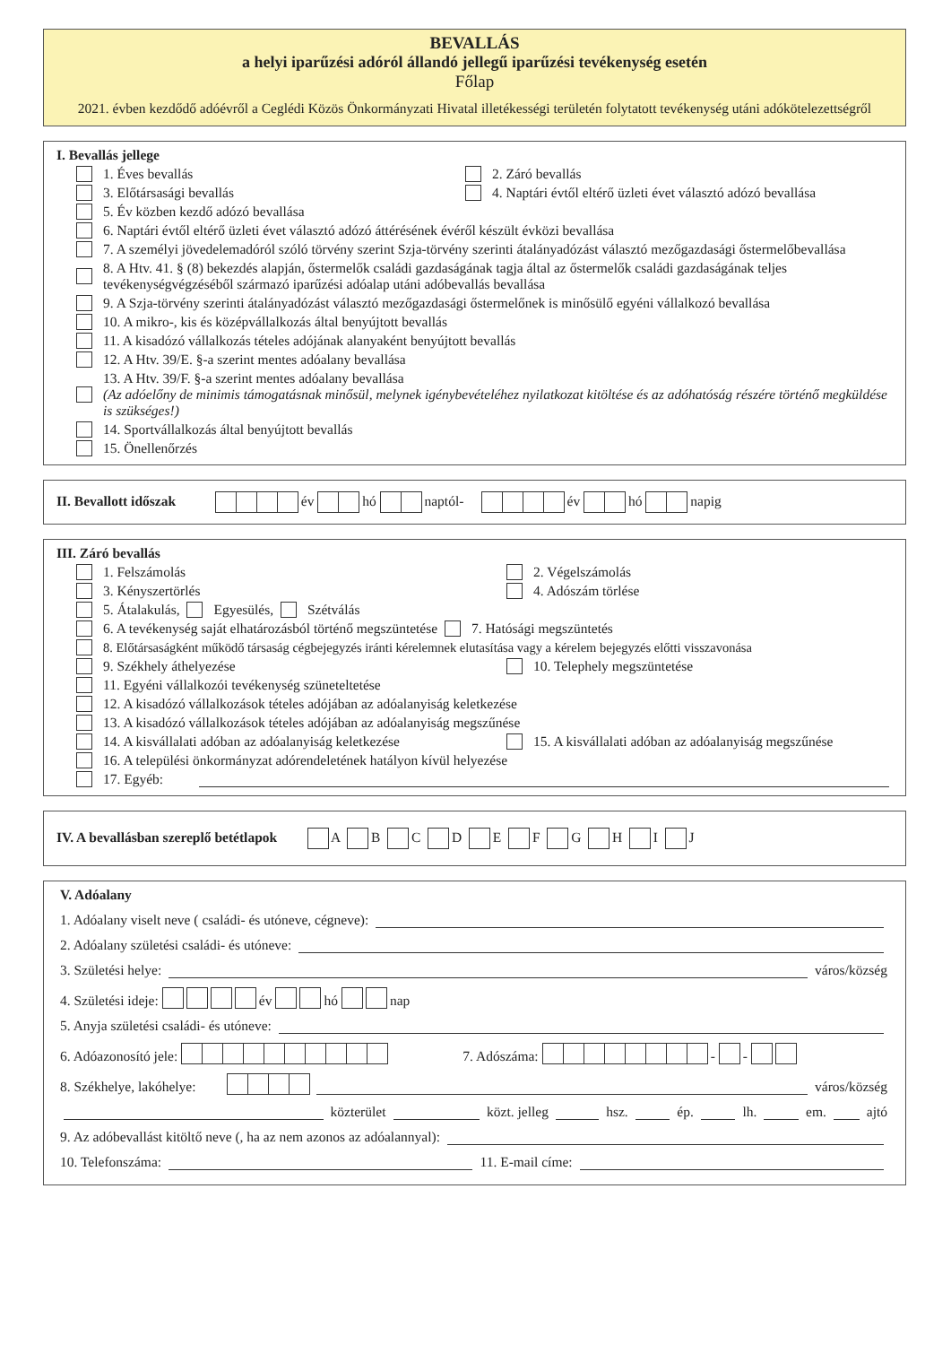BEVALLÁS
a helyi iparűzési adóról állandó jellegű iparűzési tevékenység esetén
Főlap
2021. évben kezdődő adóévről a Ceglédi Közös Önkormányzati Hivatal illetékességi területén folytatott tevékenység utáni adókötelezettségről
I. Bevallás jellege
1. Éves bevallás 2. Záró bevallás
3. Előtársasági bevallás 4. Naptári évtől eltérő üzleti évet választó adózó bevallása
5. Év közben kezdő adózó bevallása
6. Naptári évtől eltérő üzleti évet választó adózó áttérésének évéről készült évközi bevallása
7. A személyi jövedelemadóról szóló törvény szerint Szja-törvény szerinti átalányadózást választó mezőgazdasági őstermelőbevallása
8. A Htv. 41. § (8) bekezdés alapján, őstermelők családi gazdaságának tagja által az őstermelők családi gazdaságának teljes tevékenységvégzéséből származó iparűzési adóalap utáni adóbevallás bevallása
9. A Szja-törvény szerinti átalányadózást választó mezőgazdasági őstermelőnek is minősülő egyéni vállalkozó bevallása
10. A mikro-, kis és középvállalkozás által benyújtott bevallás
11. A kisadózó vállalkozás tételes adójának alanyaként benyújtott bevallás
12. A Htv. 39/E. §-a szerint mentes adóalany bevallása
13. A Htv. 39/F. §-a szerint mentes adóalany bevallása
(Az adóelőny de minimis támogatásnak minősül, melynek igénybevételéhez nyilatkozat kitöltése és az adóhatóság részére történő megküldése is szükséges!)
14. Sportvállalkozás által benyújtott bevallás
15. Önellenőrzés
II. Bevallott időszak év hó naptól- év hó napig
III. Záró bevallás
1. Felszámolás 2. Végelszámolás
3. Kényszertörlés 4. Adószám törlése
5. Átalakulás, Egyesülés, Szétválás
6. A tevékenység saját elhatározásból történő megszüntetése 7. Hatósági megszüntetés
8. Előtársaságként működő társaság cégbejegyzés iránti kérelemnek elutasítása vagy a kérelem bejegyzés előtti visszavonása
9. Székhely áthelyezése 10. Telephely megszüntetése
11. Egyéni vállalkozói tevékenység szüneteltetése
12. A kisadózó vállalkozások tételes adójában az adóalanyiság keletkezése
13. A kisadózó vállalkozások tételes adójában az adóalanyiság megszűnése
14. A kisvállalati adóban az adóalanyiság keletkezése 15. A kisvállalati adóban az adóalanyiság megszűnése
16. A települési önkormányzat adórendeletének hatályon kívül helyezése
17. Egyéb:
IV. A bevallásban szereplő betétlapok A B C D E F G H I J
V. Adóalany
1. Adóalany viselt neve ( családi- és utóneve, cégneve):
2. Adóalany születési családi- és utóneve:
3. Születési helye: város/község
4. Születési ideje: év hó nap
5. Anyja születési családi- és utóneve:
6. Adóazonosító jele: 7. Adószáma: - -
8. Székhelye, lakóhelye: város/község
közterület közt. jelleg hsz. ép. lh. em. ajtó
9. Az adóbevallást kitöltő neve (, ha az nem azonos az adóalannyal):
10. Telefonszáma: 11. E-mail címe: